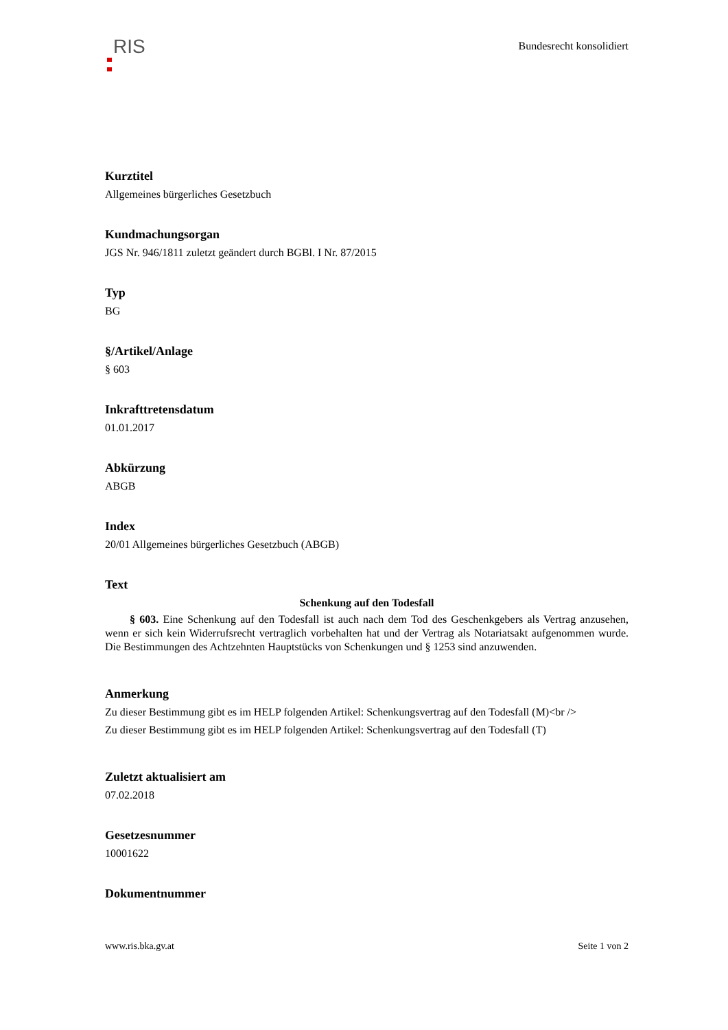RIS
Bundesrecht konsolidiert
Kurztitel
Allgemeines bürgerliches Gesetzbuch
Kundmachungsorgan
JGS Nr. 946/1811 zuletzt geändert durch BGBl. I Nr. 87/2015
Typ
BG
§/Artikel/Anlage
§ 603
Inkrafttretensdatum
01.01.2017
Abkürzung
ABGB
Index
20/01 Allgemeines bürgerliches Gesetzbuch (ABGB)
Text
Schenkung auf den Todesfall
§ 603. Eine Schenkung auf den Todesfall ist auch nach dem Tod des Geschenkgebers als Vertrag anzusehen, wenn er sich kein Widerrufsrecht vertraglich vorbehalten hat und der Vertrag als Notariatsakt aufgenommen wurde. Die Bestimmungen des Achtzehnten Hauptstücks von Schenkungen und § 1253 sind anzuwenden.
Anmerkung
Zu dieser Bestimmung gibt es im HELP folgenden Artikel: Schenkungsvertrag auf den Todesfall (M)<br />
Zu dieser Bestimmung gibt es im HELP folgenden Artikel: Schenkungsvertrag auf den Todesfall (T)
Zuletzt aktualisiert am
07.02.2018
Gesetzesnummer
10001622
Dokumentnummer
www.ris.bka.gv.at Seite 1 von 2